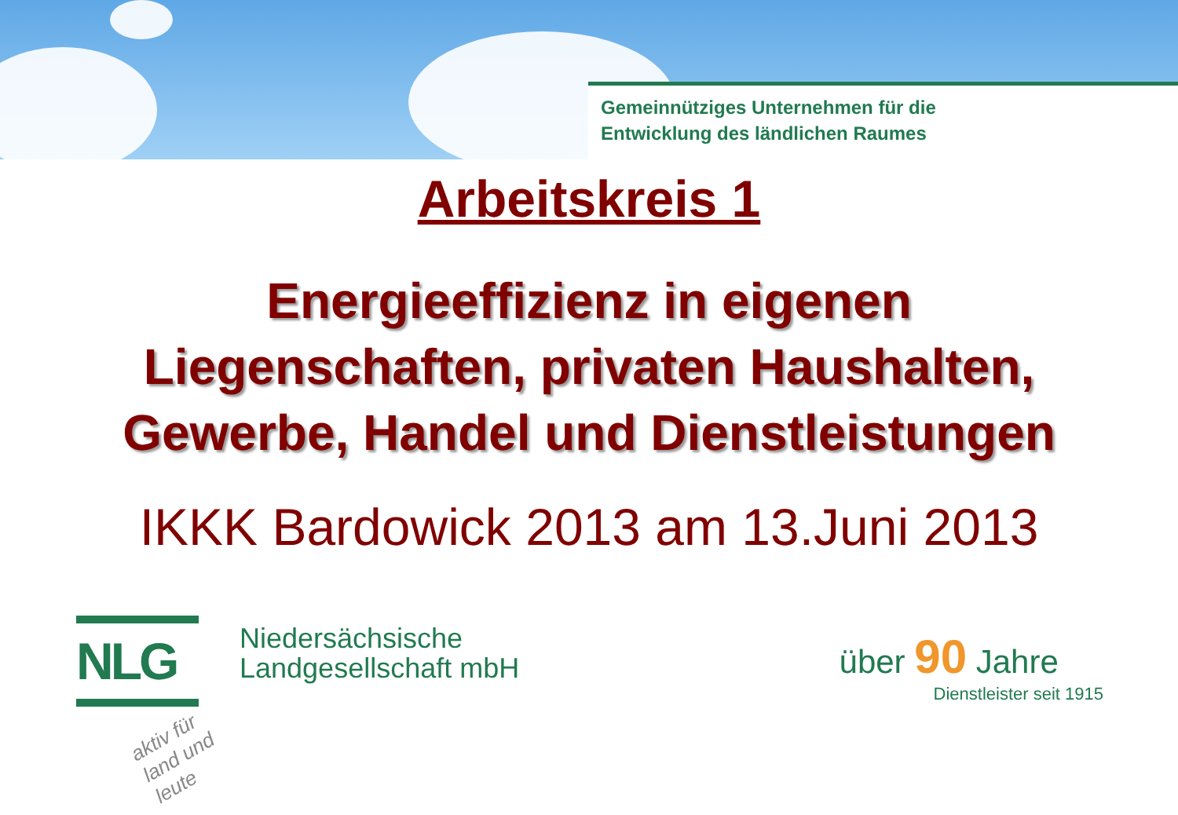Gemeinnütziges Unternehmen für die
Entwicklung des ländlichen Raumes
Arbeitskreis 1
Energieeffizienz in eigenen
Liegenschaften, privaten Haushalten,
Gewerbe, Handel und Dienstleistungen
IKKK Bardowick 2013 am 13.Juni 2013
NLG
Niedersächsische
Landgesellschaft mbH
über 90 Jahre
Dienstleister seit 1915
aktiv für land und leute